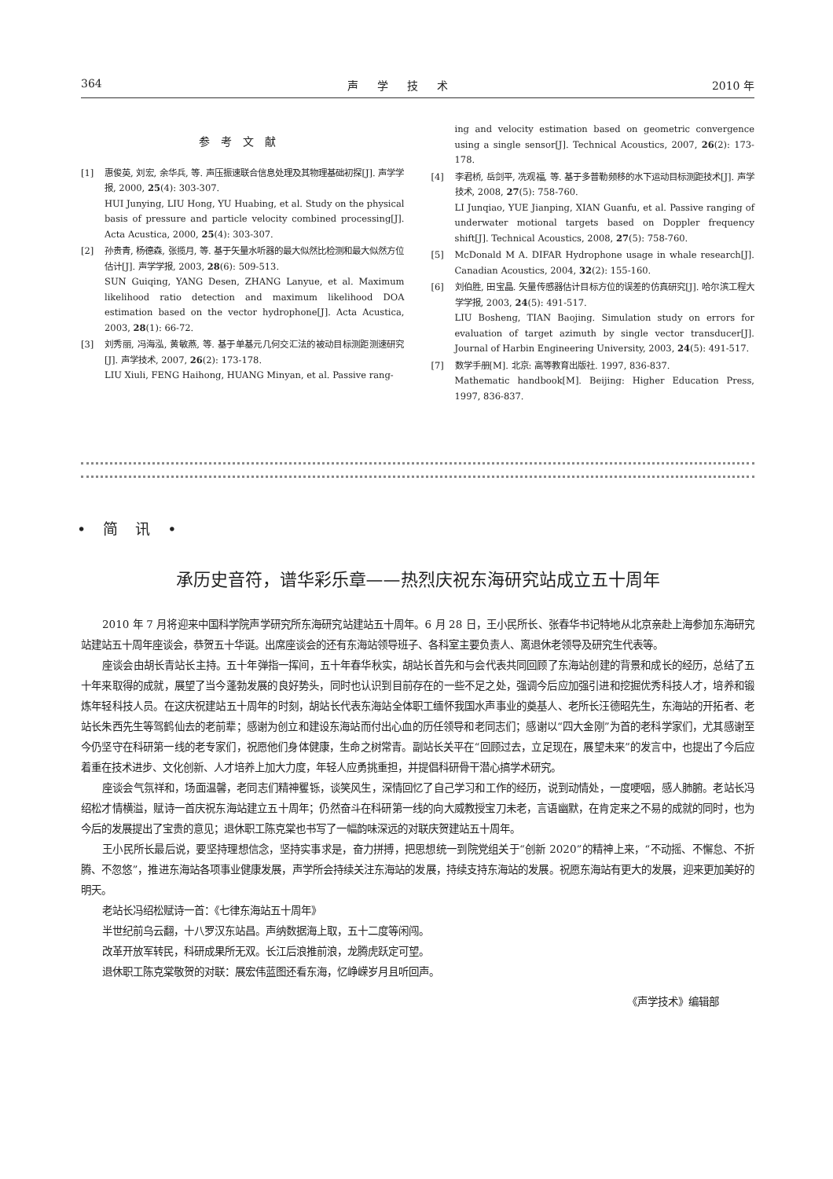364 声学技术 2010 年
参考文献
[1] 惠俊英, 刘宏, 余华兵, 等. 声压振速联合信息处理及其物理基础初探[J]. 声学学报, 2000, 25(4): 303-307.
HUI Junying, LIU Hong, YU Huabing, et al. Study on the physical basis of pressure and particle velocity combined processing[J]. Acta Acustica, 2000, 25(4): 303-307.
[2] 孙贵青, 杨德森, 张揽月, 等. 基于矢量水听器的最大似然比检测和最大似然方位估计[J]. 声学学报, 2003, 28(6): 509-513.
SUN Guiqing, YANG Desen, ZHANG Lanyue, et al. Maximum likelihood ratio detection and maximum likelihood DOA estimation based on the vector hydrophone[J]. Acta Acustica, 2003, 28(1): 66-72.
[3] 刘秀丽, 冯海泓, 黄敏燕, 等. 基于单基元几何交汇法的被动目标测距测速研究[J]. 声学技术, 2007, 26(2): 173-178.
LIU Xiuli, FENG Haihong, HUANG Minyan, et al. Passive rang-
ing and velocity estimation based on geometric convergence using a single sensor[J]. Technical Acoustics, 2007, 26(2): 173-178.
[4] 李君桥, 岳剑平, 冼观福, 等. 基于多普勒频移的水下运动目标测距技术[J]. 声学技术, 2008, 27(5): 758-760.
LI Junqiao, YUE Jianping, XIAN Guanfu, et al. Passive ranging of underwater motional targets based on Doppler frequency shift[J]. Technical Acoustics, 2008, 27(5): 758-760.
[5] McDonald M A. DIFAR Hydrophone usage in whale research[J]. Canadian Acoustics, 2004, 32(2): 155-160.
[6] 刘伯胜, 田宝晶. 矢量传感器估计目标方位的误差的仿真研究[J]. 哈尔滨工程大学学报, 2003, 24(5): 491-517.
LIU Bosheng, TIAN Baojing. Simulation study on errors for evaluation of target azimuth by single vector transducer[J]. Journal of Harbin Engineering University, 2003, 24(5): 491-517.
[7] 数学手册[M]. 北京: 高等教育出版社. 1997, 836-837.
Mathematic handbook[M]. Beijing: Higher Education Press, 1997, 836-837.
• 简 讯 •
承历史音符，谱华彩乐章——热烈庆祝东海研究站成立五十周年
2010 年 7 月将迎来中国科学院声学研究所东海研究站建站五十周年。6 月 28 日，王小民所长、张春华书记特地从北京亲赴上海参加东海研究站建站五十周年座谈会，恭贺五十华诞。出席座谈会的还有东海站领导班子、各科室主要负责人、离退休老领导及研究生代表等。
座谈会由胡长青站长主持。五十年弹指一挥间，五十年春华秋实，胡站长首先和与会代表共同回顾了东海站创建的背景和成长的经历，总结了五十年来取得的成就，展望了当今蓬勃发展的良好势头，同时也认识到目前存在的一些不足之处，强调今后应加强引进和挖掘优秀科技人才，培养和锻炼年轻科技人员。在这庆祝建站五十周年的时刻，胡站长代表东海站全体职工缅怀我国水声事业的奠基人、老所长汪德昭先生，东海站的开拓者、老站长朱西先生等驾鹤仙去的老前辈；感谢为创立和建设东海站而付出心血的历任领导和老同志们；感谢以“四大金刚”为首的老科学家们，尤其感谢至今仍坚守在科研第一线的老专家们，祝愿他们身体健康，生命之树常青。副站长关平在“回顾过去，立足现在，展望未来”的发言中，也提出了今后应着重在技术进步、文化创新、人才培养上加大力度，年轻人应勇挑重担，并提倡科研骨干潜心搞学术研究。
座谈会气氛祥和，场面温馨，老同志们精神矍铄，谈笑风生，深情回忆了自己学习和工作的经历，说到动情处，一度哽咽，感人肺腑。老站长冯绍松才情横溢，赋诗一首庆祝东海站建立五十周年；仍然奋斗在科研第一线的向大威教授宝刀未老，言语幽默，在肯定来之不易的成就的同时，也为今后的发展提出了宝贵的意见；退休职工陈克棠也书写了一幅韵味深远的对联庆贺建站五十周年。
王小民所长最后说，要坚持理想信念，坚持实事求是，奋力拼搏，把思想统一到院党组关于“创新 2020”的精神上来，“不动摇、不懈怠、不折腾、不忽悠”，推进东海站各项事业健康发展，声学所会持续关注东海站的发展，持续支持东海站的发展。祝愿东海站有更大的发展，迎来更加美好的明天。
老站长冯绍松赋诗一首：《七律东海站五十周年》
半世纪前乌云翻，十八罗汉东站昌。声纳数据海上取，五十二度等闲闯。
改革开放军转民，科研成果所无双。长江后浪推前浪，龙腾虎跃定可望。
退休职工陈克棠敬贺的对联：展宏伟蓝图还看东海，忆峥嵘岁月且听回声。
《声学技术》编辑部